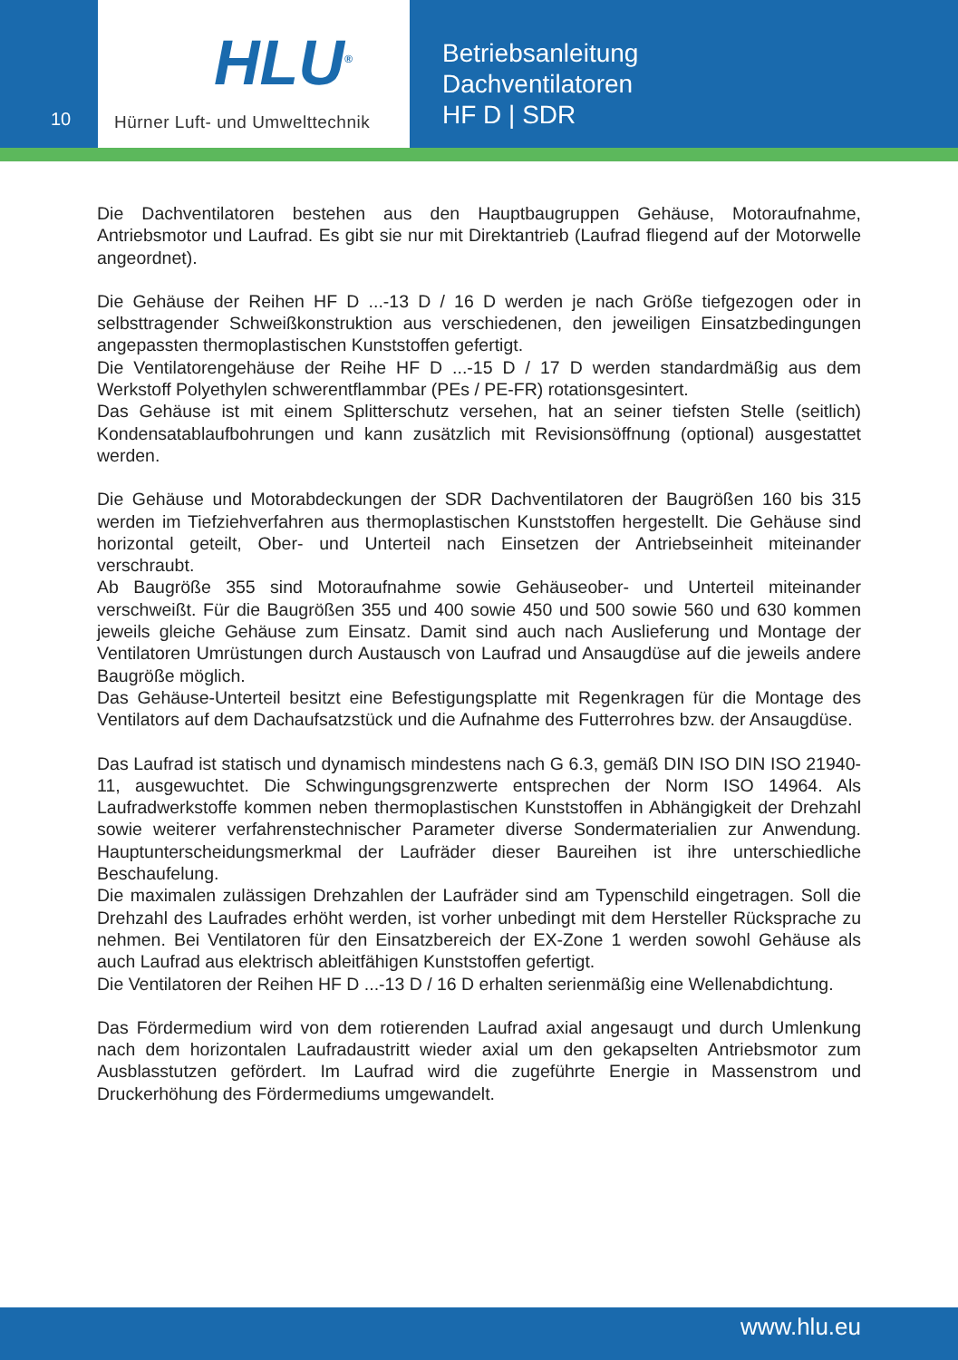10
HLU<sup>®</sup>
Hürner Luft- und Umwelttechnik
Betriebsanleitung
Dachventilatoren
HF D | SDR
Die Dachventilatoren bestehen aus den Hauptbaugruppen Gehäuse, Motoraufnahme, Antriebsmotor und Laufrad. Es gibt sie nur mit Direktantrieb (Laufrad fliegend auf der Motorwelle angeordnet).
Die Gehäuse der Reihen HF D ...-13 D / 16 D werden je nach Größe tiefgezogen oder in selbsttragender Schweißkonstruktion aus verschiedenen, den jeweiligen Einsatzbedingungen angepassten thermoplastischen Kunststoffen gefertigt.
Die Ventilatorengehäuse der Reihe HF D ...-15 D / 17 D werden standardmäßig aus dem Werkstoff Polyethylen schwerentflammbar (PEs / PE-FR) rotationsgesintert.
Das Gehäuse ist mit einem Splitterschutz versehen, hat an seiner tiefsten Stelle (seitlich) Kondensatablaufbohrungen und kann zusätzlich mit Revisionsöffnung (optional) ausgestattet werden.
Die Gehäuse und Motorabdeckungen der SDR Dachventilatoren der Baugrößen 160 bis 315 werden im Tiefziehverfahren aus thermoplastischen Kunststoffen hergestellt. Die Gehäuse sind horizontal geteilt, Ober- und Unterteil nach Einsetzen der Antriebseinheit miteinander verschraubt.
Ab Baugröße 355 sind Motoraufnahme sowie Gehäuseober- und Unterteil miteinander verschweißt. Für die Baugrößen 355 und 400 sowie 450 und 500 sowie 560 und 630 kommen jeweils gleiche Gehäuse zum Einsatz. Damit sind auch nach Auslieferung und Montage der Ventilatoren Umrüstungen durch Austausch von Laufrad und Ansaugdüse auf die jeweils andere Baugröße möglich.
Das Gehäuse-Unterteil besitzt eine Befestigungsplatte mit Regenkragen für die Montage des Ventilators auf dem Dachaufsatzstück und die Aufnahme des Futterrohres bzw. der Ansaugdüse.
Das Laufrad ist statisch und dynamisch mindestens nach G 6.3, gemäß DIN ISO DIN ISO 21940-11, ausgewuchtet. Die Schwingungsgrenzwerte entsprechen der Norm ISO 14964. Als Laufradwerkstoffe kommen neben thermoplastischen Kunststoffen in Abhängigkeit der Drehzahl sowie weiterer verfahrenstechnischer Parameter diverse Sondermaterialien zur Anwendung. Hauptunterscheidungsmerkmal der Laufräder dieser Baureihen ist ihre unterschiedliche Beschaufelung.
Die maximalen zulässigen Drehzahlen der Laufräder sind am Typenschild eingetragen. Soll die Drehzahl des Laufrades erhöht werden, ist vorher unbedingt mit dem Hersteller Rücksprache zu nehmen. Bei Ventilatoren für den Einsatzbereich der EX-Zone 1 werden sowohl Gehäuse als auch Laufrad aus elektrisch ableitfähigen Kunststoffen gefertigt.
Die Ventilatoren der Reihen HF D ...-13 D / 16 D erhalten serienmäßig eine Wellenabdichtung.
Das Fördermedium wird von dem rotierenden Laufrad axial angesaugt und durch Umlenkung nach dem horizontalen Laufradaustritt wieder axial um den gekapselten Antriebsmotor zum Ausblasstutzen gefördert. Im Laufrad wird die zugeführte Energie in Massenstrom und Druckerhöhung des Fördermediums umgewandelt.
www.hlu.eu